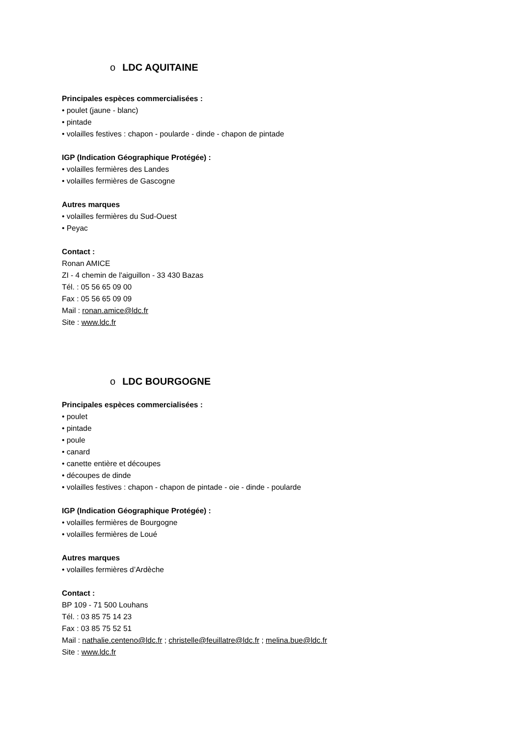o LDC AQUITAINE
Principales espèces commercialisées :
• poulet (jaune - blanc)
• pintade
• volailles festives : chapon - poularde - dinde - chapon de pintade
IGP (Indication Géographique Protégée) :
• volailles fermières des Landes
• volailles fermières de Gascogne
Autres marques
• volailles fermières du Sud-Ouest
• Peyac
Contact :
Ronan AMICE
ZI - 4 chemin de l'aiguillon - 33 430 Bazas
Tél. : 05 56 65 09 00
Fax : 05 56 65 09 09
Mail : ronan.amice@ldc.fr
Site : www.ldc.fr
o LDC BOURGOGNE
Principales espèces commercialisées :
• poulet
• pintade
• poule
• canard
• canette entière et découpes
• découpes de dinde
• volailles festives : chapon - chapon de pintade - oie - dinde - poularde
IGP (Indication Géographique Protégée) :
• volailles fermières de Bourgogne
• volailles fermières de Loué
Autres marques
• volailles fermières d’Ardèche
Contact :
BP 109 - 71 500 Louhans
Tél. : 03 85 75 14 23
Fax : 03 85 75 52 51
Mail : nathalie.centeno@ldc.fr ; christelle@feuillatre@ldc.fr ; melina.bue@ldc.fr
Site : www.ldc.fr